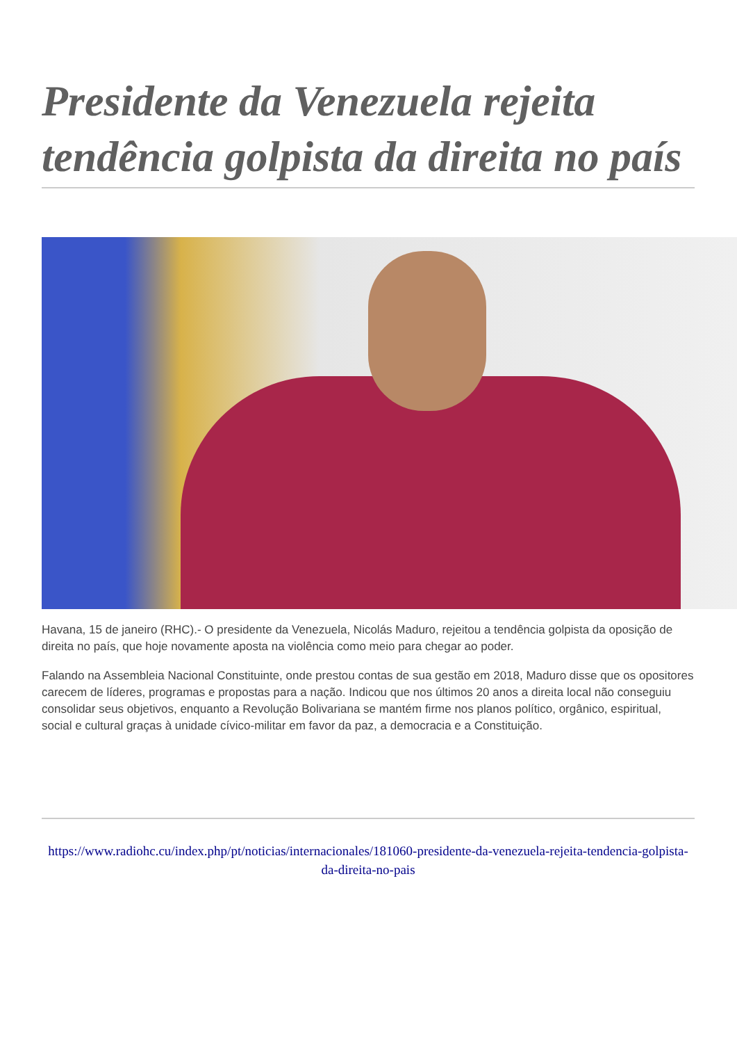Presidente da Venezuela rejeita tendência golpista da direita no país
Havana, 15 de janeiro (RHC).- O presidente da Venezuela, Nicolás Maduro, rejeitou a tendência golpista da oposição de direita no país, que hoje novamente aposta na violência como meio para chegar ao poder.
Falando na Assembleia Nacional Constituinte, onde prestou contas de sua gestão em 2018, Maduro disse que os opositores carecem de líderes, programas e propostas para a nação. Indicou que nos últimos 20 anos a direita local não conseguiu consolidar seus objetivos, enquanto a Revolução Bolivariana se mantém firme nos planos político, orgânico, espiritual, social e cultural graças à unidade cívico-militar em favor da paz, a democracia e a Constituição.
https://www.radiohc.cu/index.php/pt/noticias/internacionales/181060-presidente-da-venezuela-rejeita-tendencia-golpista-da-direita-no-pais